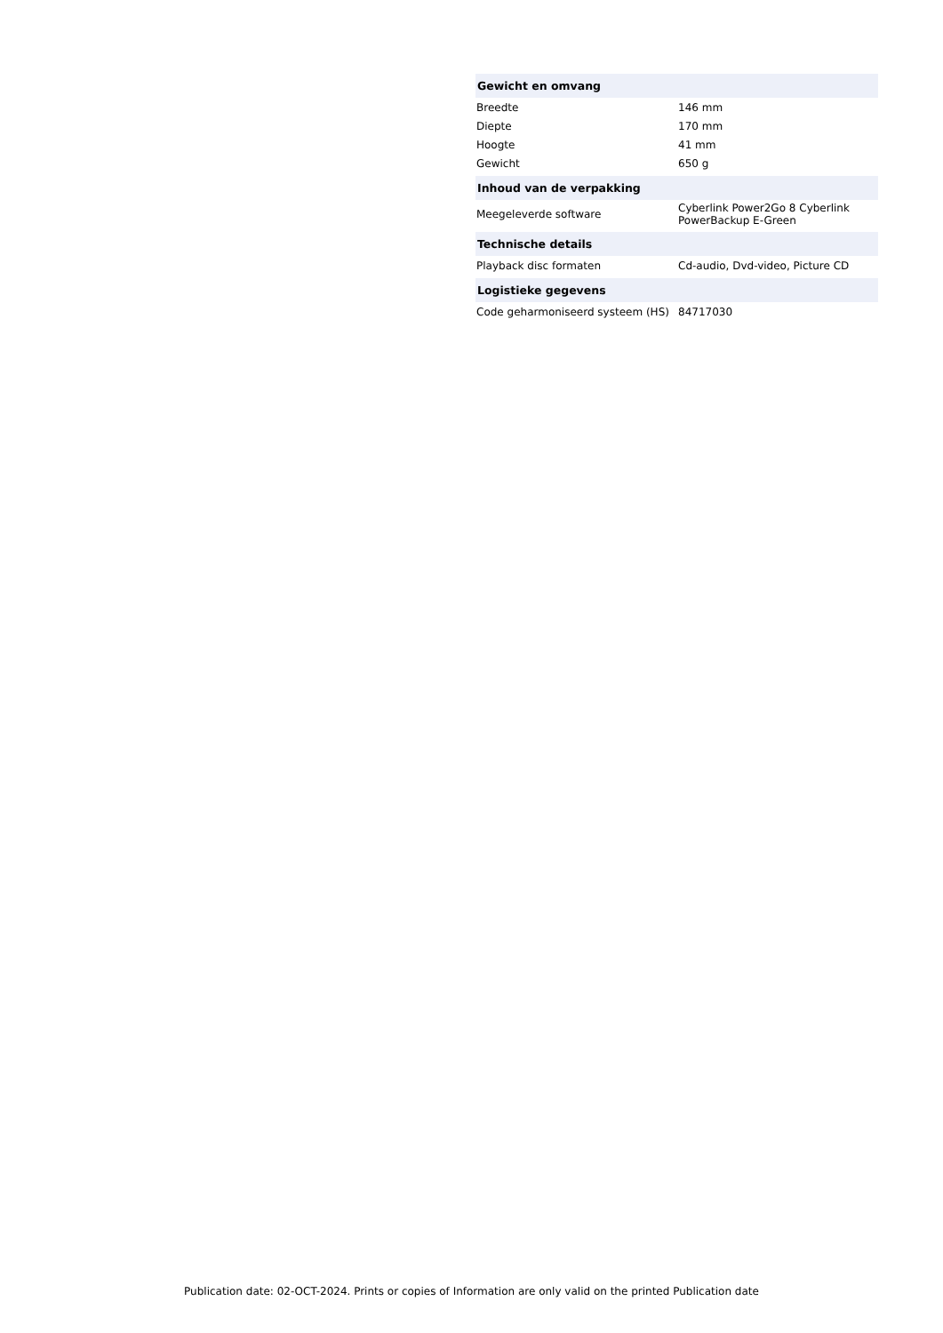| Gewicht en omvang | |
| --- | --- |
| Breedte | 146 mm |
| Diepte | 170 mm |
| Hoogte | 41 mm |
| Gewicht | 650 g |
| Inhoud van de verpakking | |
| Meegeleverde software | Cyberlink Power2Go 8 Cyberlink PowerBackup E-Green |
| Technische details | |
| Playback disc formaten | Cd-audio, Dvd-video, Picture CD |
| Logistieke gegevens | |
| Code geharmoniseerd systeem (HS) | 84717030 |
Publication date: 02-OCT-2024. Prints or copies of Information are only valid on the printed Publication date